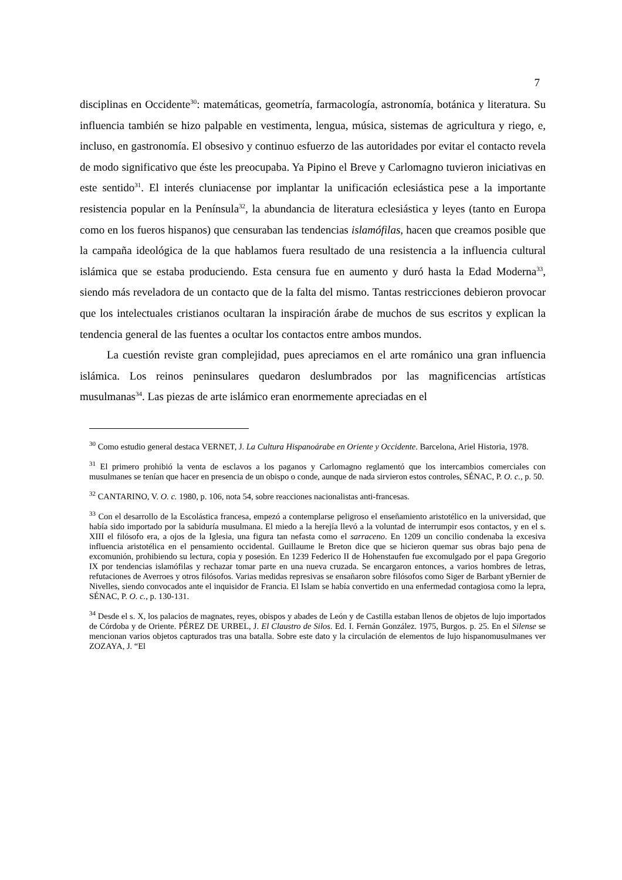7
disciplinas en Occidente<sup>30</sup>: matemáticas, geometría, farmacología, astronomía, botánica y literatura. Su influencia también se hizo palpable en vestimenta, lengua, música, sistemas de agricultura y riego, e, incluso, en gastronomía. El obsesivo y continuo esfuerzo de las autoridades por evitar el contacto revela de modo significativo que éste les preocupaba. Ya Pipino el Breve y Carlomagno tuvieron iniciativas en este sentido<sup>31</sup>. El interés cluniacense por implantar la unificación eclesiástica pese a la importante resistencia popular en la Península<sup>32</sup>, la abundancia de literatura eclesiástica y leyes (tanto en Europa como en los fueros hispanos) que censuraban las tendencias islamófilas, hacen que creamos posible que la campaña ideológica de la que hablamos fuera resultado de una resistencia a la influencia cultural islámica que se estaba produciendo. Esta censura fue en aumento y duró hasta la Edad Moderna<sup>33</sup>, siendo más reveladora de un contacto que de la falta del mismo. Tantas restricciones debieron provocar que los intelectuales cristianos ocultaran la inspiración árabe de muchos de sus escritos y explican la tendencia general de las fuentes a ocultar los contactos entre ambos mundos.
La cuestión reviste gran complejidad, pues apreciamos en el arte románico una gran influencia islámica. Los reinos peninsulares quedaron deslumbrados por las magnificencias artísticas musulmanas<sup>34</sup>. Las piezas de arte islámico eran enormemente apreciadas en el
<sup>30</sup> Como estudio general destaca VERNET, J. La Cultura Hispanoárabe en Oriente y Occidente. Barcelona, Ariel Historia, 1978.
<sup>31</sup> El primero prohibió la venta de esclavos a los paganos y Carlomagno reglamentó que los intercambios comerciales con musulmanes se tenían que hacer en presencia de un obispo o conde, aunque de nada sirvieron estos controles, SÉNAC, P. O. c., p. 50.
<sup>32</sup> CANTARINO, V. O. c. 1980, p. 106, nota 54, sobre reacciones nacionalistas anti-francesas.
<sup>33</sup> Con el desarrollo de la Escolástica francesa, empezó a contemplarse peligroso el enseñamiento aristotélico en la universidad, que había sido importado por la sabiduría musulmana. El miedo a la herejía llevó a la voluntad de interrumpir esos contactos, y en el s. XIII el filósofo era, a ojos de la Iglesia, una figura tan nefasta como el sarraceno. En 1209 un concilio condenaba la excesiva influencia aristotélica en el pensamiento occidental. Guillaume le Breton dice que se hicieron quemar sus obras bajo pena de excomunión, prohibiendo su lectura, copia y posesión. En 1239 Federico II de Hohenstaufen fue excomulgado por el papa Gregorio IX por tendencias islamófilas y rechazar tomar parte en una nueva cruzada. Se encargaron entonces, a varios hombres de letras, refutaciones de Averroes y otros filósofos. Varias medidas represivas se ensañaron sobre filósofos como Siger de Barbant yBernier de Nivelles, siendo convocados ante el inquisidor de Francia. El Islam se había convertido en una enfermedad contagiosa como la lepra, SÉNAC, P. O. c., p. 130-131.
<sup>34</sup> Desde el s. X, los palacios de magnates, reyes, obispos y abades de León y de Castilla estaban llenos de objetos de lujo importados de Córdoba y de Oriente. PÉREZ DE URBEL, J. El Claustro de Silos. Ed. I. Fernán González. 1975, Burgos. p. 25. En el Silense se mencionan varios objetos capturados tras una batalla. Sobre este dato y la circulación de elementos de lujo hispanomusulmanes ver ZOZAYA, J. “El